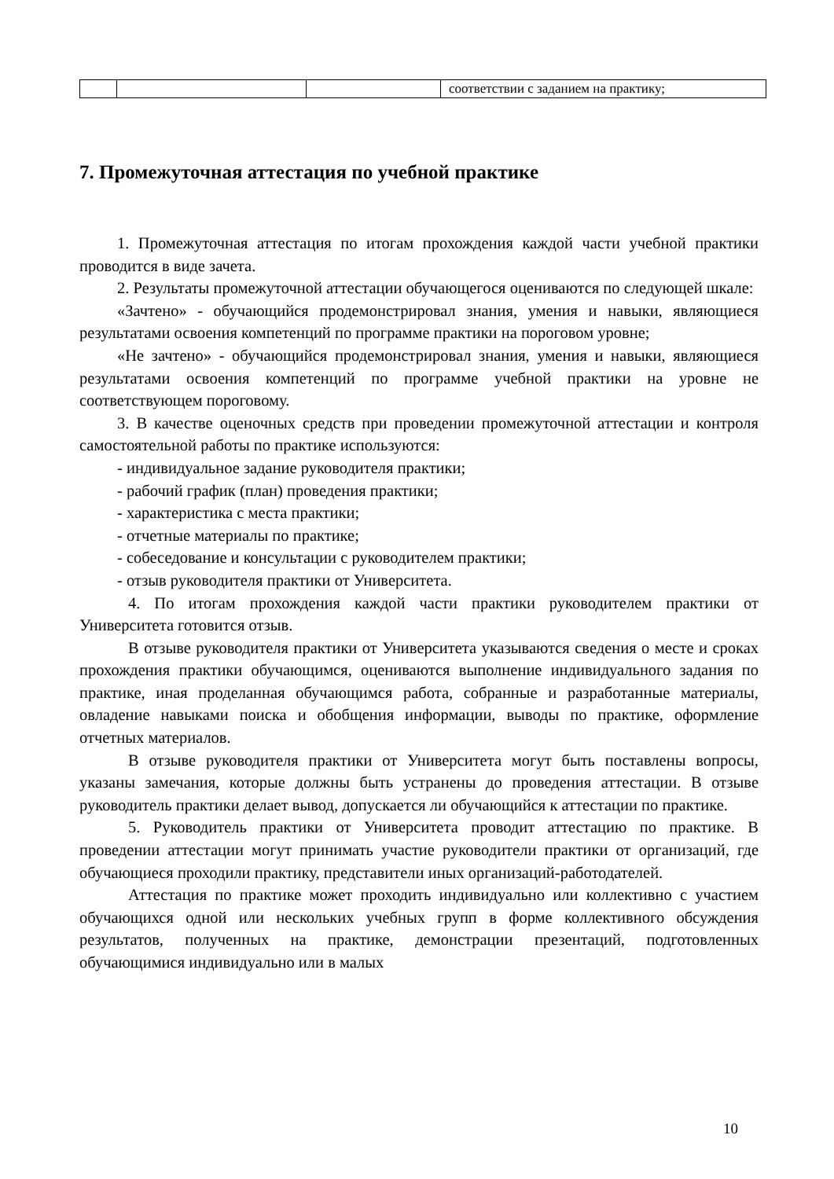| | | | соответствии с заданием на практику; |
7. Промежуточная аттестация по учебной практике
1. Промежуточная аттестация по итогам прохождения каждой части учебной практики проводится в виде зачета.
2. Результаты промежуточной аттестации обучающегося оцениваются по следующей шкале:
«Зачтено» - обучающийся продемонстрировал знания, умения и навыки, являющиеся результатами освоения компетенций по программе практики на пороговом уровне;
«Не зачтено» - обучающийся продемонстрировал знания, умения и навыки, являющиеся результатами освоения компетенций по программе учебной практики на уровне не соответствующем пороговому.
3. В качестве оценочных средств при проведении промежуточной аттестации и контроля самостоятельной работы по практике используются:
- индивидуальное задание руководителя практики;
- рабочий график (план) проведения практики;
- характеристика с места практики;
- отчетные материалы по практике;
- собеседование и консультации с руководителем практики;
- отзыв руководителя практики от Университета.
4. По итогам прохождения каждой части практики руководителем практики от Университета готовится отзыв.
В отзыве руководителя практики от Университета указываются сведения о месте и сроках прохождения практики обучающимся, оцениваются выполнение индивидуального задания по практике, иная проделанная обучающимся работа, собранные и разработанные материалы, овладение навыками поиска и обобщения информации, выводы по практике, оформление отчетных материалов.
В отзыве руководителя практики от Университета могут быть поставлены вопросы, указаны замечания, которые должны быть устранены до проведения аттестации. В отзыве руководитель практики делает вывод, допускается ли обучающийся к аттестации по практике.
5. Руководитель практики от Университета проводит аттестацию по практике. В проведении аттестации могут принимать участие руководители практики от организаций, где обучающиеся проходили практику, представители иных организаций-работодателей.
Аттестация по практике может проходить индивидуально или коллективно с участием обучающихся одной или нескольких учебных групп в форме коллективного обсуждения результатов, полученных на практике, демонстрации презентаций, подготовленных обучающимися индивидуально или в малых
10